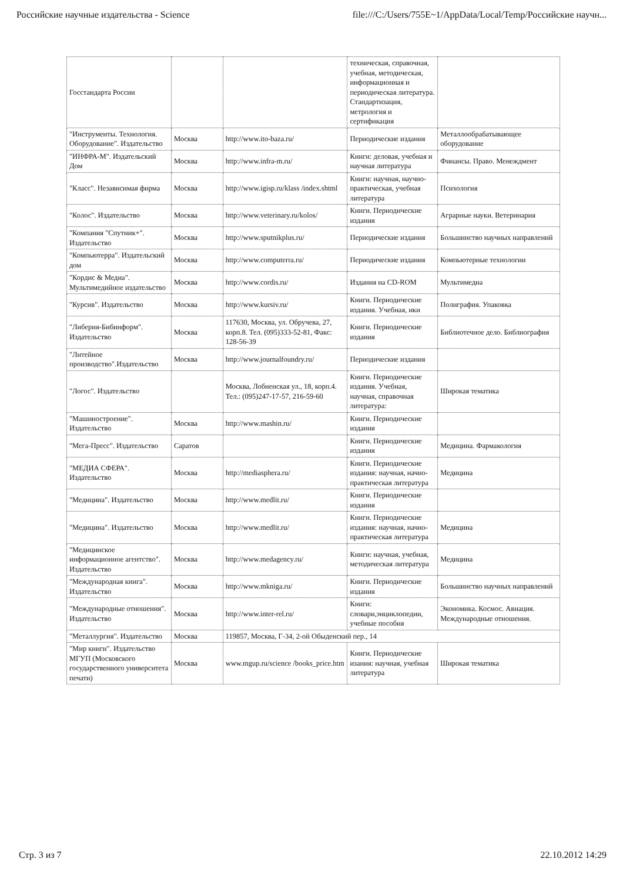Российские научные издательства - Science file:///C:/Users/755E~1/AppData/Local/Temp/Российские научн...
| Госстандарта России | | | техническая, справочная, учебная, методическая, информационная и периодическая литература. Стандартизация, метрология и сертификация | |
| "Инструменты. Технология. Оборудование". Издательство | Москва | http://www.ito-baza.ru/ | Периодические издания | Металлообрабатывающее оборудование |
| "ИНФРА-М". Издательский Дом | Москва | http://www.infra-m.ru/ | Книги: деловая, учебная и научная литература | Финансы. Право. Менеждмент |
| "Класс". Независимая фирма | Москва | http://www.igisp.ru/klass /index.shtml | Книги: научная, научно-практическая, учебная литература | Психология |
| "Колос". Издательство | Москва | http://www.veterinary.ru/kolos/ | Книги. Периодические издания | Аграрные науки. Ветеринария |
| "Компания "Спутник+". Издательство | Москва | http://www.sputnikplus.ru/ | Периодические издания | Большинство научных направлений |
| "Компьютерра". Издательский дом | Москва | http://www.computerra.ru/ | Периодические издания | Компьютерные технологии |
| "Кордис & Медиа". Мультимедийное издательство | Москва | http://www.cordis.ru/ | Издания на CD-ROM | Мультимедиа |
| "Курсив". Издательство | Москва | http://www.kursiv.ru/ | Книги. Периодические издания. Учебная, ики | Полиграфия. Упаковка |
| "Либерия-Бибинформ". Издательство | Москва | 117630, Москва, ул. Обручева, 27, корп.8. Тел. (095)333-52-81, Факс: 128-56-39 | Книги. Периодические издания | Библиотечное дело. Библиография |
| "Литейное производство".Издательство | Москва | http://www.journalfoundry.ru/ | Периодические издания | |
| "Логос". Издательство | | Москва, Лобненская ул., 18, корп.4. Тел.: (095)247-17-57, 216-59-60 | Книги. Периодические издания. Учебная, научная, справочная литература: | Широкая тематика |
| "Машиностроение". Издательство | Москва | http://www.mashin.ru/ | Книги. Периодические издания | |
| "Мега-Пресс". Издательство | Саратов | | Книги. Периодические издания | Медицина. Фармакология |
| "МЕДИА СФЕРА". Издательство | Москва | http://mediasphera.ru/ | Книги. Периодические издания: научная, начно-практическая литература | Медицина |
| "Медицина". Издательство | Москва | http://www.medlit.ru/ | Книги. Периодические издания | |
| "Медицина". Издательство | Москва | http://www.medlit.ru/ | Книги. Периодические издания: научная, начно-практическая литература | Медицина |
| "Медицинское информационное агентство". Издательство | Москва | http://www.medagency.ru/ | Книги: научная, учебная, методическая литература | Медицина |
| "Международная книга". Издательство | Москва | http://www.mkniga.ru/ | Книги. Периодические издания | Большинство научных направлений |
| "Международные отношения". Издательство | Москва | http://www.inter-rel.ru/ | Книги: словари,энциклопедии, учебные пособия | Экономика. Космос. Авиация. Международные отношения. |
| "Металлургия". Издательство | Москва | 119857, Москва, Г-34, 2-ой Обыденский пер., 14 | | |
| "Мир книги". Издательство МГУП (Московского государственного университета печати) | Москва | www.mgup.ru/science /books_price.htm | Книги. Периодические изания: научная, учебная литература | Широкая тематика |
Стр. 3 из 7 22.10.2012 14:29